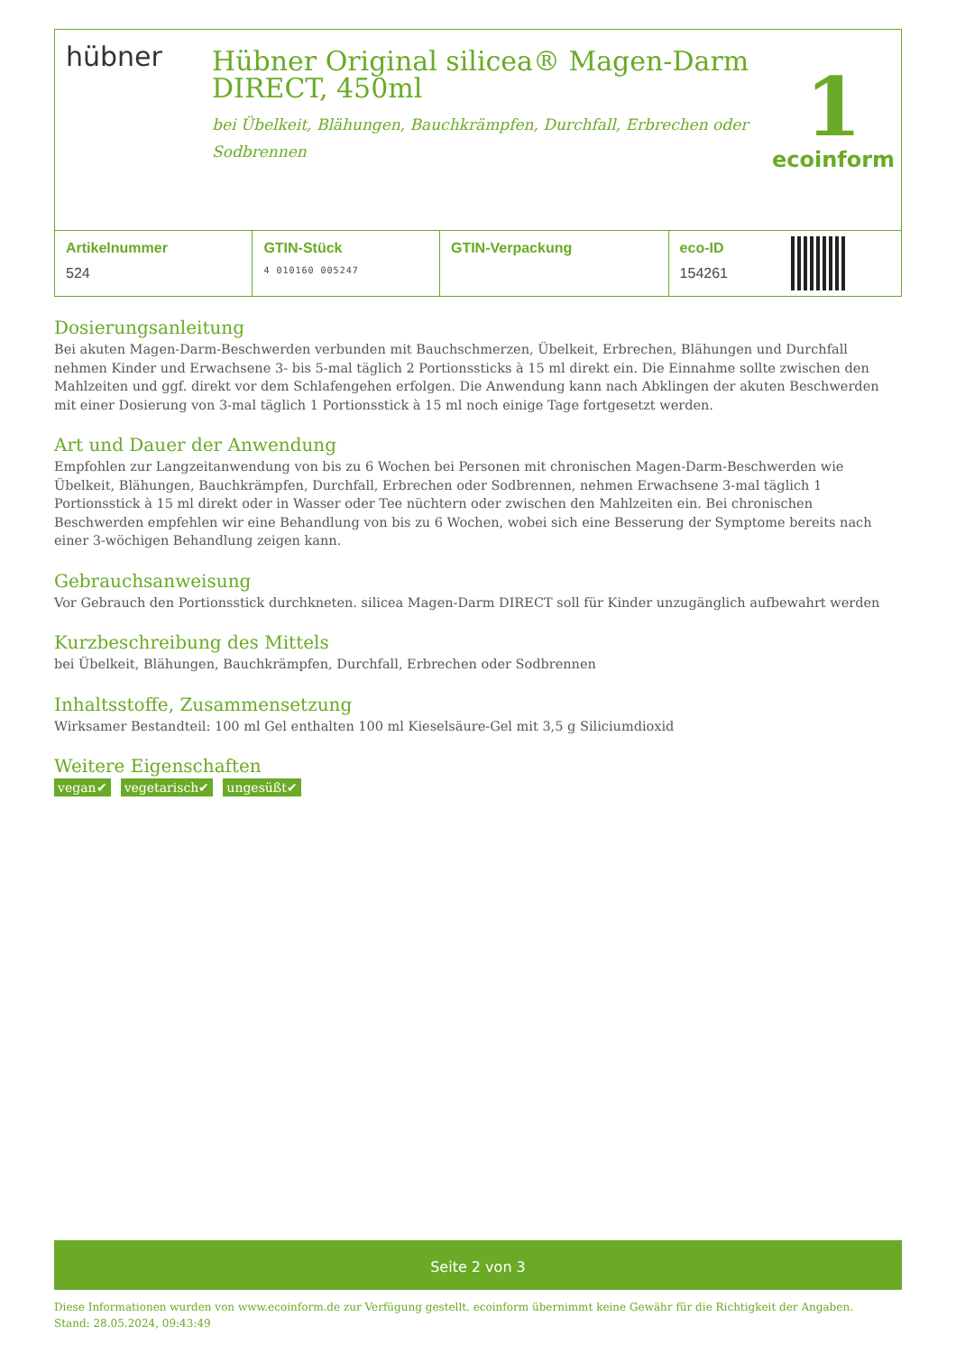hübner
Hübner Original silicea® Magen-Darm DIRECT, 450ml
bei Übelkeit, Blähungen, Bauchkrämpfen, Durchfall, Erbrechen oder Sodbrennen
1
ecoinform
| Artikelnummer | GTIN-Stück | GTIN-Verpackung | eco-ID | |
| 524 | 4 010160 005247 | | 154261 | |
Dosierungsanleitung
Bei akuten Magen-Darm-Beschwerden verbunden mit Bauchschmerzen, Übelkeit, Erbrechen, Blähungen und Durchfall nehmen Kinder und Erwachsene 3- bis 5-mal täglich 2 Portionssticks à 15 ml direkt ein. Die Einnahme sollte zwischen den Mahlzeiten und ggf. direkt vor dem Schlafengehen erfolgen. Die Anwendung kann nach Abklingen der akuten Beschwerden mit einer Dosierung von 3-mal täglich 1 Portionsstick à 15 ml noch einige Tage fortgesetzt werden.
Art und Dauer der Anwendung
Empfohlen zur Langzeitanwendung von bis zu 6 Wochen bei Personen mit chronischen Magen-Darm-Beschwerden wie Übelkeit, Blähungen, Bauchkrämpfen, Durchfall, Erbrechen oder Sodbrennen, nehmen Erwachsene 3-mal täglich 1 Portionsstick à 15 ml direkt oder in Wasser oder Tee nüchtern oder zwischen den Mahlzeiten ein. Bei chronischen Beschwerden empfehlen wir eine Behandlung von bis zu 6 Wochen, wobei sich eine Besserung der Symptome bereits nach einer 3-wöchigen Behandlung zeigen kann.
Gebrauchsanweisung
Vor Gebrauch den Portionsstick durchkneten. silicea Magen-Darm DIRECT soll für Kinder unzugänglich aufbewahrt werden
Kurzbeschreibung des Mittels
bei Übelkeit, Blähungen, Bauchkrämpfen, Durchfall, Erbrechen oder Sodbrennen
Inhaltsstoffe, Zusammensetzung
Wirksamer Bestandteil: 100 ml Gel enthalten 100 ml Kieselsäure-Gel mit 3,5 g Siliciumdioxid
Weitere Eigenschaften
vegan✔ vegetarisch✔ ungesüßt✔
Seite 2 von 3
Diese Informationen wurden von www.ecoinform.de zur Verfügung gestellt. ecoinform übernimmt keine Gewähr für die Richtigkeit der Angaben.
Stand: 28.05.2024, 09:43:49